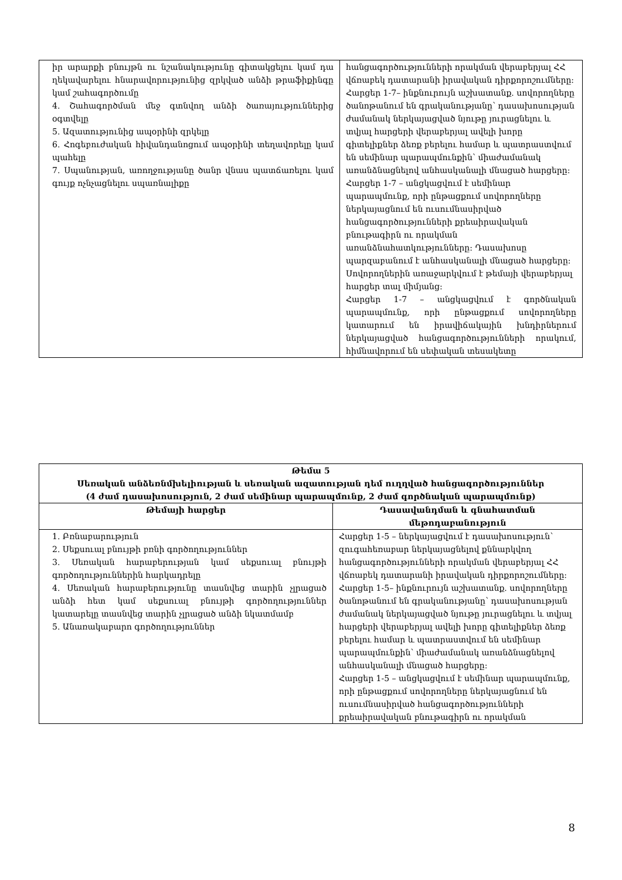| իր արարքի բնույթն ու նշանակությունը գիտակցելու կամ դա ղեկավարելու հնարավորությունից զրկված անձի թրաֆիքինգը կամ շահագործումը 4. Շահագործման մեջ գտնվող անձի ծառայություններից օգտվելը 5. Ազատությունից ապօրինի զրկելը 6. Հոգեբուժական հիվանդանոցում ապօրինի տեղավորելը կամ պահելը 7. Սպանության, առողջությանը ծանր վնաս պատճառելու կամ գույք ոչնչացնելու սպառնալիքը | հանցագործությունների որակման վերաբերյալ ՀՀ վճռաբեկ դատարանի իրավական դիրքորոշումները: Հարցեր 1-7– ինքնուրույն աշխատանք. սովորողները ծանոթանում են գրականությանը՝ դասախոսության ժամանակ ներկայացված նյութը յուրացնելու և տվյալ հարցերի վերաբերյալ ավելի խորը գիտելիքներ ձեռք բերելու համար և պատրաստվում են սեմինար պարապմունքին՝ միաժամանակ առանձնացնելով անհասկանալի մնացած հարցերը: Հարցեր 1-7 – անցկացվում է սեմինար պարապմունք, որի ընթացքում սովորողները ներկայացնում են ուսումնասիրված հանցագործությունների քրեաիրավական բնութագիրն ու որակման առանձնահատկությունները: Դասախոսը պարզաբանում է անհասկանալի մնացած հարցերը: Սովորողներին առաջարկվում է թեմայի վերաբերյալ հարցեր տալ միմյանց: Հարցեր 1-7 – անցկացվում է գործնական պարապմունք, որի ընթացքում սովորողները կատարում են իրավիճակային խնդիրներում ներկայացված հանցագործությունների որակում, հիմնավորում են սեփական տեսակետը |
| Թեմա 5 Սեռական անձեռնմխելիության և սեռական ազատության դեմ ուղղված հանցագործություններ (4 ժամ դասախոսություն, 2 ժամ սեմինար պարապմունք, 2 ժամ գործնական պարապմունք) | |
| --- | --- |
| Թեմայի հարցեր | Դասավանդման և գնահատման մեթոդաբանություն |
| 1. Բռնաբարություն 2. Սեքսուալ բնույթի բռնի գործողություններ 3. Սեռական հարաբերության կամ սեքսուալ բնույթի գործողություններին հարկադրելը 4. Սեռական հարաբերությունը տասնվեց տարին չլրացած անձի հետ կամ սեքսուալ բնույթի գործողություններ կատարելը տասնվեց տարին չլրացած անձի նկատմամբ 5. Անառակաբարո գործողություններ | Հարցեր 1-5 – ներկայացվում է դասախոսություն՝ զուգահեռաբար ներկայացնելով քննարկվող հանցագործությունների որակման վերաբերյալ ՀՀ վճռաբեկ դատարանի իրավական դիրքորոշումները: Հարցեր 1-5– ինքնուրույն աշխատանք. սովորողները ծանոթանում են գրականությանը՝ դասախոսության ժամանակ ներկայացված նյութը յուրացնելու և տվյալ հարցերի վերաբերյալ ավելի խորը գիտելիքներ ձեռք բերելու համար և պատրաստվում են սեմինար պարապմունքին՝ միաժամանակ առանձնացնելով անհասկանալի մնացած հարցերը: Հարցեր 1-5 – անցկացվում է սեմինար պարապմունք, որի ընթացքում սովորողները ներկայացնում են ուսումնասիրված հանցագործությունների քրեաիրավական բնութագիրն ու որակման |
8